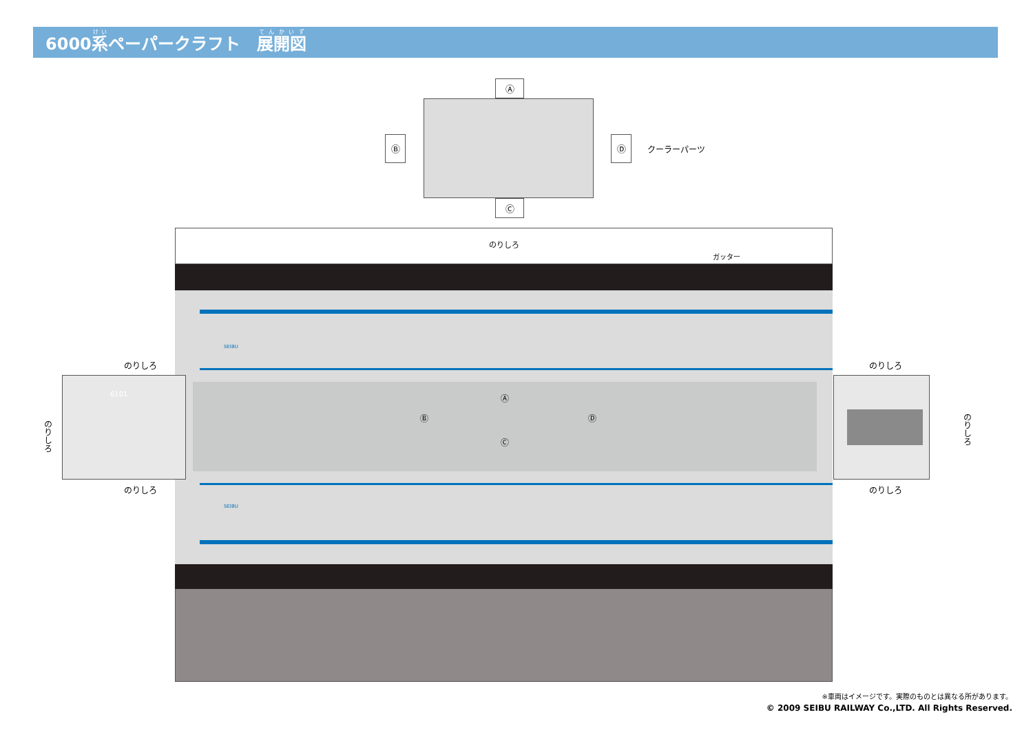6000系ペーパークラフト　展開図
Ⓐ
Ⓒ
Ⓑ Ⓓ
クーラーパーツ
のりしろ
Ⓐ
Ⓑ Ⓓ
Ⓒ
ガッター
SEIBU
SEIBU
6101
のりしろ
のりしろ
のりしろ
のりしろ
のりしろ
のりしろ
※車両はイメージです。実際のものとは異なる所があります。
© 2009 SEIBU RAILWAY Co.,LTD. All Rights Reserved.